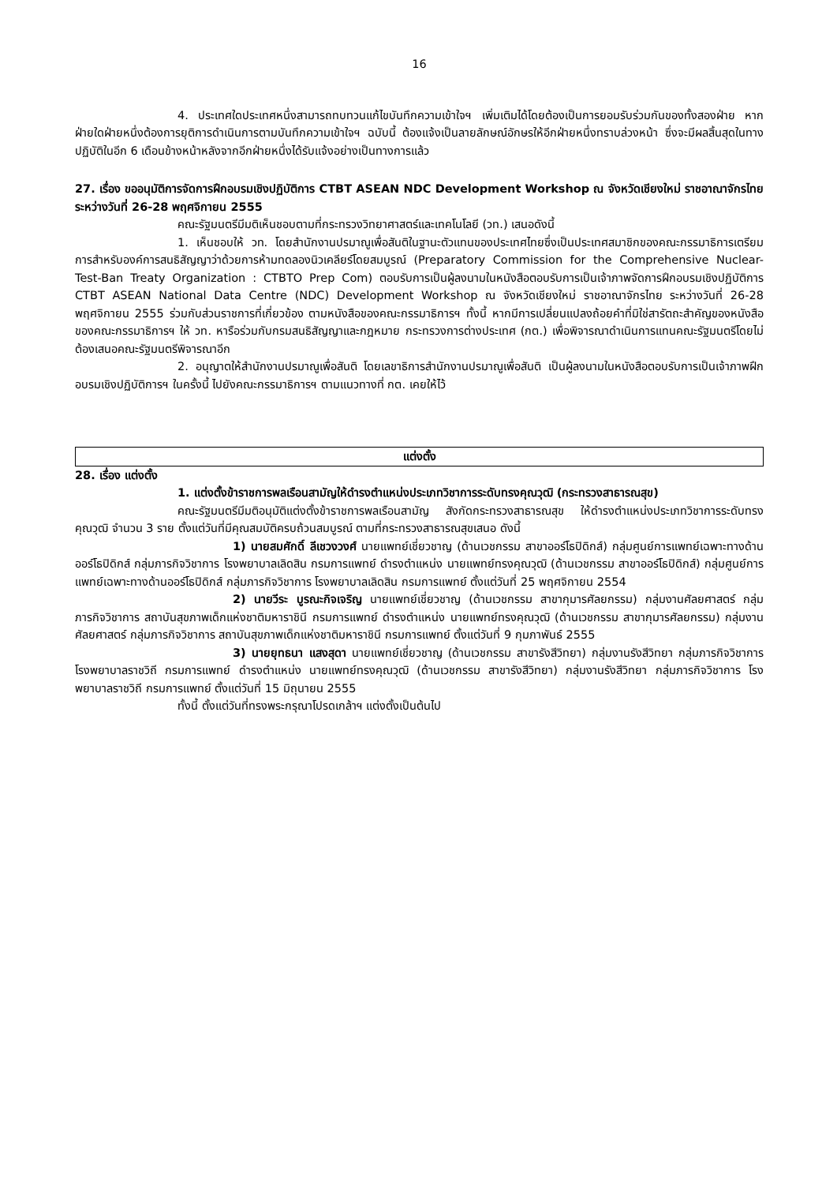16
4. ประเทศใดประเทศหนึ่งสามารถทบทวนแก้ไขบันทึกความเข้าใจฯ เพิ่มเติมได้โดยต้องเป็นการยอมรับร่วมกันของทั้งสองฝ่าย หากฝ่ายใดฝ่ายหนึ่งต้องการยุติการดำเนินการตามบันทึกความเข้าใจฯ ฉบับนี้ ต้องแจ้งเป็นลายลักษณ์อักษรให้อีกฝ่ายหนึ่งทราบล่วงหน้า ซึ่งจะมีผลสิ้นสุดในทางปฏิบัติในอีก 6 เดือนข้างหน้าหลังจากอีกฝ่ายหนึ่งได้รับแจ้งอย่างเป็นทางการแล้ว
27. เรื่อง ขออนุมัติการจัดการฝึกอบรมเชิงปฏิบัติการ CTBT ASEAN NDC Development Workshop ณ จังหวัดเชียงใหม่ ราชอาณาจักรไทย ระหว่างวันที่ 26-28 พฤศจิกายน 2555
คณะรัฐมนตรีมีมติเห็นชอบตามที่กระทรวงวิทยาศาสตร์และเทคโนโลยี (วท.) เสนอดังนี้
1. เห็นชอบให้ วท. โดยสำนักงานปรมาณูเพื่อสันติในฐานะตัวแทนของประเทศไทยซึ่งเป็นประเทศสมาชิกของคณะกรรมาธิการเตรียมการสำหรับองค์การสนธิสัญญาว่าด้วยการห้ามทดลองนิวเคลียร์โดยสมบูรณ์ (Preparatory Commission for the Comprehensive Nuclear-Test-Ban Treaty Organization : CTBTO Prep Com) ตอบรับการเป็นผู้ลงนามในหนังสือตอบรับการเป็นเจ้าภาพจัดการฝึกอบรมเชิงปฏิบัติการ CTBT ASEAN National Data Centre (NDC) Development Workshop ณ จังหวัดเชียงใหม่ ราชอาณาจักรไทย ระหว่างวันที่ 26-28 พฤศจิกายน 2555 ร่วมกับส่วนราชการที่เกี่ยวข้อง ตามหนังสือของคณะกรรมาธิการฯ ทั้งนี้ หากมีการเปลี่ยนแปลงถ้อยคำที่มิใช่สารัตถะสำคัญของหนังสือของคณะกรรมาธิการฯ ให้ วท. หารือร่วมกับกรมสนธิสัญญาและกฎหมาย กระทรวงการต่างประเทศ (กต.) เพื่อพิจารณาดำเนินการแทนคณะรัฐมนตรีโดยไม่ต้องเสนอคณะรัฐมนตรีพิจารณาอีก
2. อนุญาตให้สำนักงานปรมาณูเพื่อสันติ โดยเลขาธิการสำนักงานปรมาณูเพื่อสันติ เป็นผู้ลงนามในหนังสือตอบรับการเป็นเจ้าภาพฝึกอบรมเชิงปฏิบัติการฯ ในครั้งนี้ ไปยังคณะกรรมาธิการฯ ตามแนวทางที่ กต. เคยให้ไว้
แต่งตั้ง
28. เรื่อง แต่งตั้ง
1. แต่งตั้งข้าราชการพลเรือนสามัญให้ดำรงตำแหน่งประเภทวิชาการระดับทรงคุณวุฒิ (กระทรวงสาธารณสุข)
คณะรัฐมนตรีมีมติอนุมัติแต่งตั้งข้าราชการพลเรือนสามัญ สังกัดกระทรวงสาธารณสุข ให้ดำรงตำแหน่งประเภทวิชาการระดับทรงคุณวุฒิ จำนวน 3 ราย ตั้งแต่วันที่มีคุณสมบัติครบถ้วนสมบูรณ์ ตามที่กระทรวงสาธารณสุขเสนอ ดังนี้
1) นายสมศักดิ์ ลีเชวงวงศ์ นายแพทย์เชี่ยวชาญ (ด้านเวชกรรม สาขาออร์โธปิดิกส์) กลุ่มศูนย์การแพทย์เฉพาะทางด้านออร์โธปิดิกส์ กลุ่มภารกิจวิชาการ โรงพยาบาลเลิดสิน กรมการแพทย์ ดำรงตำแหน่ง นายแพทย์ทรงคุณวุฒิ (ด้านเวชกรรม สาขาออร์โธปิดิกส์) กลุ่มศูนย์การแพทย์เฉพาะทางด้านออร์โธปิดิกส์ กลุ่มภารกิจวิชาการ โรงพยาบาลเลิดสิน กรมการแพทย์ ตั้งแต่วันที่ 25 พฤศจิกายน 2554
2) นายวีระ บูรณะกิจเจริญ นายแพทย์เชี่ยวชาญ (ด้านเวชกรรม สาขากุมารศัลยกรรม) กลุ่มงานศัลยศาสตร์ กลุ่มภารกิจวิชาการ สถาบันสุขภาพเด็กแห่งชาติมหาราชินี กรมการแพทย์ ดำรงตำแหน่ง นายแพทย์ทรงคุณวุฒิ (ด้านเวชกรรม สาขากุมารศัลยกรรม) กลุ่มงานศัลยศาสตร์ กลุ่มภารกิจวิชาการ สถาบันสุขภาพเด็กแห่งชาติมหาราชินี กรมการแพทย์ ตั้งแต่วันที่ 9 กุมภาพันธ์ 2555
3) นายยุทธนา แสงสุดา นายแพทย์เชี่ยวชาญ (ด้านเวชกรรม สาขารังสีวิทยา) กลุ่มงานรังสีวิทยา กลุ่มภารกิจวิชาการ โรงพยาบาลราชวิถี กรมการแพทย์ ดำรงตำแหน่ง นายแพทย์ทรงคุณวุฒิ (ด้านเวชกรรม สาขารังสีวิทยา) กลุ่มงานรังสีวิทยา กลุ่มภารกิจวิชาการ โรงพยาบาลราชวิถี กรมการแพทย์ ตั้งแต่วันที่ 15 มิถุนายน 2555
ทั้งนี้ ตั้งแต่วันที่ทรงพระกรุณาโปรดเกล้าฯ แต่งตั้งเป็นต้นไป